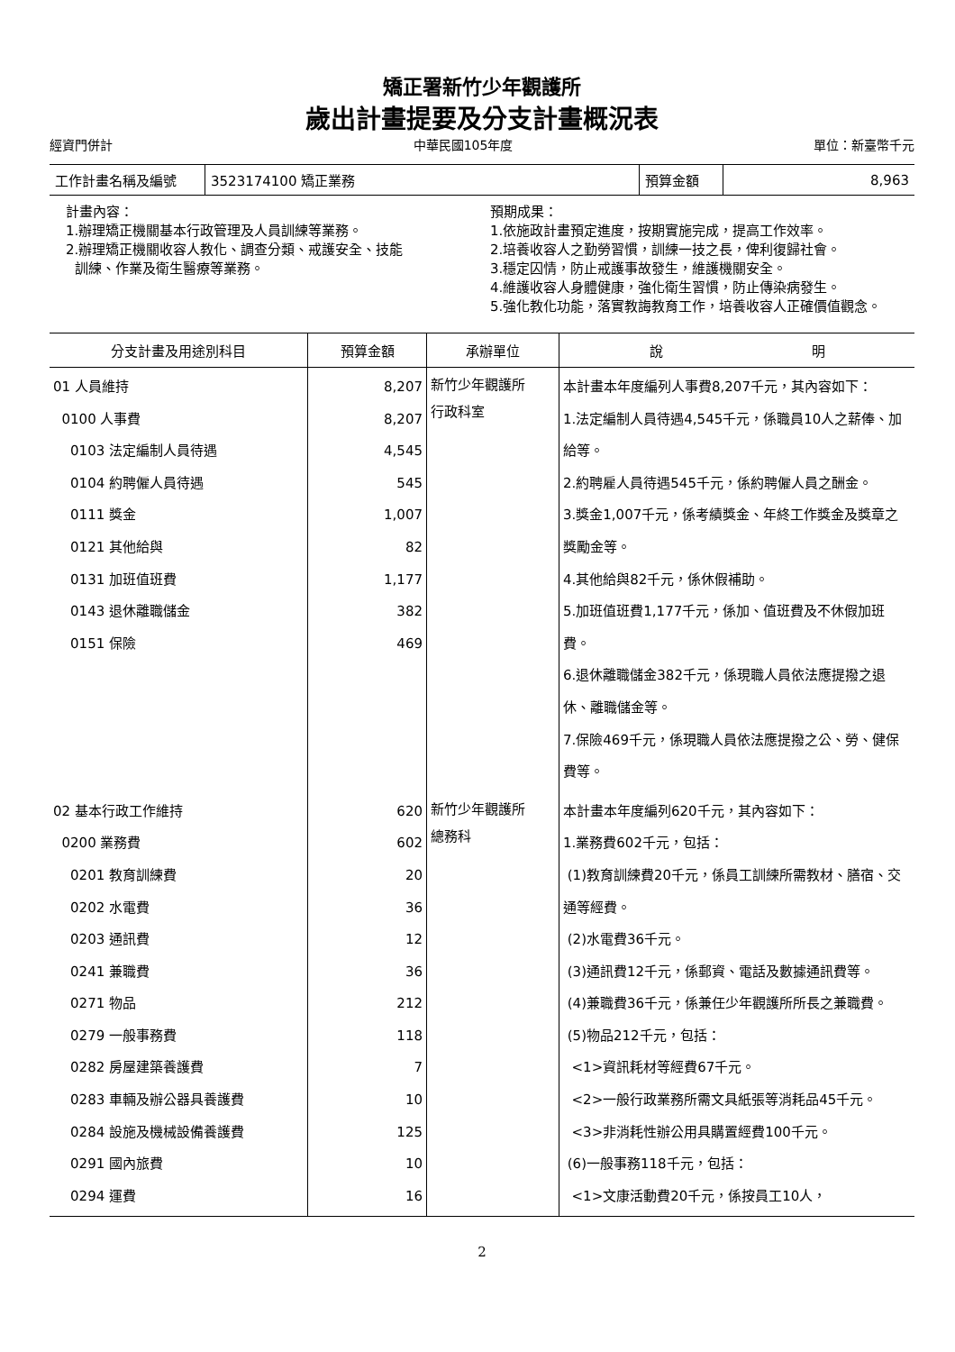矯正署新竹少年觀護所
歲出計畫提要及分支計畫概況表
經資門併計 中華民國105年度 單位：新臺幣千元
| 工作計畫名稱及編號 | 3523174100 矯正業務 | 預算金額 | 8,963 |
計畫內容：
1.辦理矯正機關基本行政管理及人員訓練等業務。
2.辦理矯正機關收容人教化、調查分類、戒護安全、技能
訓練、作業及衛生醫療等業務。
預期成果：
1.依施政計畫預定進度，按期實施完成，提高工作效率。
2.培養收容人之勤勞習慣，訓練一技之長，俾利復歸社會。
3.穩定囚情，防止戒護事故發生，維護機關安全。
4.維護收容人身體健康，強化衛生習慣，防止傳染病發生。
5.強化教化功能，落實教誨教育工作，培養收容人正確價值觀念。
| 分支計畫及用途別科目 | 預算金額 | 承辦單位 | 說 明 |
| --- | --- | --- | --- |
| 01 人員維持 0100 人事費 0103 法定編制人員待遇 0104 約聘僱人員待遇 0111 獎金 0121 其他給與 0131 加班值班費 0143 退休離職儲金 0151 保險 | 8,207 8,207 4,545 545 1,007 82 1,177 382 469 | 新竹少年觀護所 行政科室 | 本計畫本年度編列人事費8,207千元，其內容如下： 1.法定編制人員待遇4,545千元，係職員10人之薪俸、加給等。 2.約聘雇人員待遇545千元，係約聘僱人員之酬金。 3.獎金1,007千元，係考績獎金、年終工作獎金及獎章之獎勵金等。 4.其他給與82千元，係休假補助。 5.加班值班費1,177千元，係加、值班費及不休假加班費。 6.退休離職儲金382千元，係現職人員依法應提撥之退休、離職儲金等。 7.保險469千元，係現職人員依法應提撥之公、勞、健保費等。 |
| 02 基本行政工作維持 0200 業務費 0201 教育訓練費 0202 水電費 0203 通訊費 0241 兼職費 0271 物品 0279 一般事務費 0282 房屋建築養護費 0283 車輛及辦公器具養護費 0284 設施及機械設備養護費 0291 國內旅費 0294 運費 | 620 602 20 36 12 36 212 118 7 10 125 10 16 | 新竹少年觀護所 總務科 | 本計畫本年度編列620千元，其內容如下： 1.業務費602千元，包括： (1)教育訓練費20千元，係員工訓練所需教材、膳宿、交通等經費。 (2)水電費36千元。 (3)通訊費12千元，係郵資、電話及數據通訊費等。 (4)兼職費36千元，係兼任少年觀護所所長之兼職費。 (5)物品212千元，包括： <1>資訊耗材等經費67千元。 <2>一般行政業務所需文具紙張等消耗品45千元。 <3>非消耗性辦公用具購置經費100千元。 (6)一般事務118千元，包括： <1>文康活動費20千元，係按員工10人， |
2